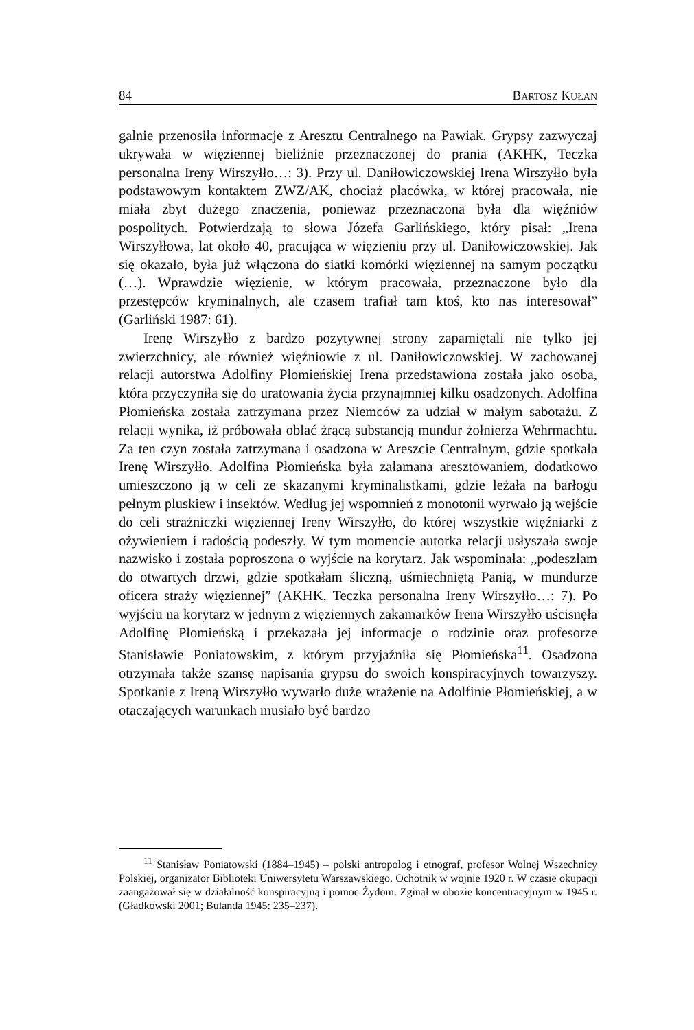84 BARTOSZ KUŁAN
galnie przenosiła informacje z Aresztu Centralnego na Pawiak. Grypsy zazwyczaj ukrywała w więziennej bieliźnie przeznaczonej do prania (AKHK, Teczka personalna Ireny Wirszyłło…: 3). Przy ul. Daniłowiczowskiej Irena Wirszyłło była podstawowym kontaktem ZWZ/AK, chociaż placówka, w której pracowała, nie miała zbyt dużego znaczenia, ponieważ przeznaczona była dla więźniów pospolitych. Potwierdzają to słowa Józefa Garlińskiego, który pisał: „Irena Wirszyłłowa, lat około 40, pracująca w więzieniu przy ul. Daniłowiczowskiej. Jak się okazało, była już włączona do siatki komórki więziennej na samym początku (…). Wprawdzie więzienie, w którym pracowała, przeznaczone było dla przestępców kryminalnych, ale czasem trafiał tam ktoś, kto nas interesował” (Garliński 1987: 61).
Irenę Wirszyłło z bardzo pozytywnej strony zapamiętali nie tylko jej zwierzchnicy, ale również więźniowie z ul. Daniłowiczowskiej. W zachowanej relacji autorstwa Adolfiny Płomieńskiej Irena przedstawiona została jako osoba, która przyczyniła się do uratowania życia przynajmniej kilku osadzonych. Adolfina Płomieńska została zatrzymana przez Niemców za udział w małym sabotażu. Z relacji wynika, iż próbowała oblać żrącą substancją mundur żołnierza Wehrmachtu. Za ten czyn została zatrzymana i osadzona w Areszcie Centralnym, gdzie spotkała Irenę Wirszyłło. Adolfina Płomieńska była załamana aresztowaniem, dodatkowo umieszczono ją w celi ze skazanymi kryminalistkami, gdzie leżała na barłogu pełnym pluskiew i insektów. Według jej wspomnień z monotonii wyrwało ją wejście do celi strażniczki więziennej Ireny Wirszyłło, do której wszystkie więźniarki z ożywieniem i radością podeszły. W tym momencie autorka relacji usłyszała swoje nazwisko i została poproszona o wyjście na korytarz. Jak wspominała: „podeszłam do otwartych drzwi, gdzie spotkałam śliczną, uśmiechniętą Panią, w mundurze oficera straży więziennej” (AKHK, Teczka personalna Ireny Wirszyłło…: 7). Po wyjściu na korytarz w jednym z więziennych zakamarków Irena Wirszyłło uścisnęła Adolfinę Płomieńską i przekazała jej informacje o rodzinie oraz profesorze Stanisławie Poniatowskim, z którym przyjaźniła się Płomieńska<sup>11</sup>. Osadzona otrzymała także szansę napisania grypsu do swoich konspiracyjnych towarzyszy. Spotkanie z Ireną Wirszyłło wywarło duże wrażenie na Adolfinie Płomieńskiej, a w otaczających warunkach musiało być bardzo
<sup>11</sup> Stanisław Poniatowski (1884–1945) – polski antropolog i etnograf, profesor Wolnej Wszechnicy Polskiej, organizator Biblioteki Uniwersytetu Warszawskiego. Ochotnik w wojnie 1920 r. W czasie okupacji zaangażował się w działalność konspiracyjną i pomoc Żydom. Zginął w obozie koncentracyjnym w 1945 r. (Gładkowski 2001; Bulanda 1945: 235–237).